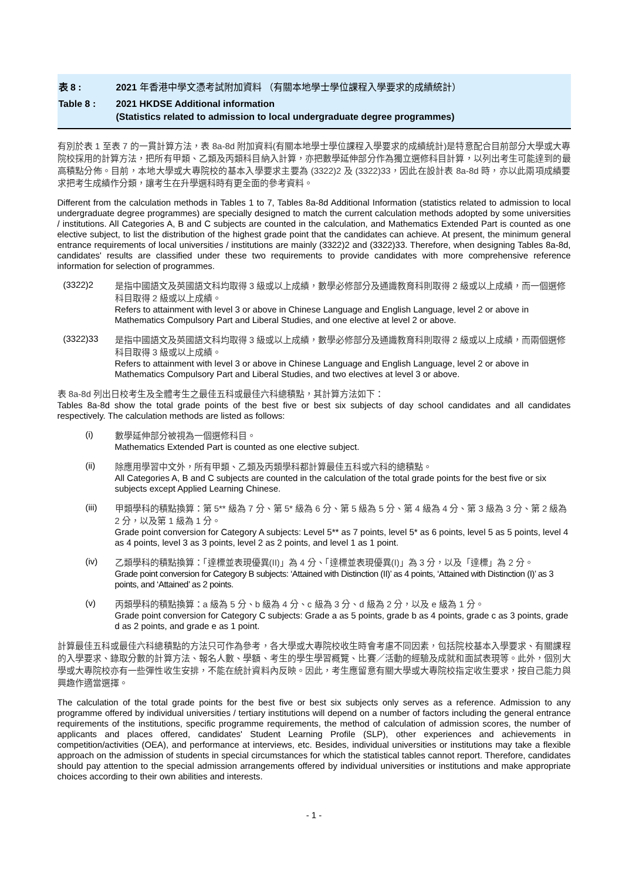表 8 : 2021 年香港中學文憑考試附加資料 （有關本地學士學位課程入學要求的成績統計）
Table 8 : 2021 HKDSE Additional information
(Statistics related to admission to local undergraduate degree programmes)
有別於表 1 至表 7 的一貫計算方法，表 8a-8d 附加資料(有關本地學士學位課程入學要求的成績統計)是特意配合目前部分大學或大專院校採用的計算方法，把所有甲類、乙類及丙類科目納入計算，亦把數學延伸部分作為獨立選修科目計算，以列出考生可能達到的最高積點分佈。目前，本地大學或大專院校的基本入學要求主要為 (3322)2 及 (3322)33，因此在設計表 8a-8d 時，亦以此兩項成績要求把考生成績作分類，讓考生在升學選科時有更全面的參考資料。
Different from the calculation methods in Tables 1 to 7, Tables 8a-8d Additional Information (statistics related to admission to local undergraduate degree programmes) are specially designed to match the current calculation methods adopted by some universities / institutions. All Categories A, B and C subjects are counted in the calculation, and Mathematics Extended Part is counted as one elective subject, to list the distribution of the highest grade point that the candidates can achieve. At present, the minimum general entrance requirements of local universities / institutions are mainly (3322)2 and (3322)33. Therefore, when designing Tables 8a-8d, candidates' results are classified under these two requirements to provide candidates with more comprehensive reference information for selection of programmes.
(3322)2
是指中國語文及英國語文科均取得 3 級或以上成績，數學必修部分及通識教育科則取得 2 級或以上成績，而一個選修科目取得 2 級或以上成績。
Refers to attainment with level 3 or above in Chinese Language and English Language, level 2 or above in Mathematics Compulsory Part and Liberal Studies, and one elective at level 2 or above.
(3322)33
是指中國語文及英國語文科均取得 3 級或以上成績，數學必修部分及通識教育科則取得 2 級或以上成績，而兩個選修科目取得 3 級或以上成績。
Refers to attainment with level 3 or above in Chinese Language and English Language, level 2 or above in Mathematics Compulsory Part and Liberal Studies, and two electives at level 3 or above.
表 8a-8d 列出日校考生及全體考生之最佳五科或最佳六科總積點，其計算方法如下：
Tables 8a-8d show the total grade points of the best five or best six subjects of day school candidates and all candidates respectively. The calculation methods are listed as follows:
(i)
數學延伸部分被視為一個選修科目。
Mathematics Extended Part is counted as one elective subject.
(ii)
除應用學習中文外，所有甲類、乙類及丙類學科都計算最佳五科或六科的總積點。
All Categories A, B and C subjects are counted in the calculation of the total grade points for the best five or six subjects except Applied Learning Chinese.
(iii)
甲類學科的積點換算：第 5** 級為 7 分、第 5* 級為 6 分、第 5 級為 5 分、第 4 級為 4 分、第 3 級為 3 分、第 2 級為 2 分，以及第 1 級為 1 分。
Grade point conversion for Category A subjects: Level 5** as 7 points, level 5* as 6 points, level 5 as 5 points, level 4 as 4 points, level 3 as 3 points, level 2 as 2 points, and level 1 as 1 point.
(iv)
乙類學科的積點換算：「達標並表現優異(II)」為 4 分、「達標並表現優異(I)」為 3 分，以及「達標」為 2 分。
Grade point conversion for Category B subjects: ‘Attained with Distinction (II)’ as 4 points, ‘Attained with Distinction (I)’ as 3 points, and ‘Attained’ as 2 points.
(v)
丙類學科的積點換算：a 級為 5 分、b 級為 4 分、c 級為 3 分、d 級為 2 分，以及 e 級為 1 分。
Grade point conversion for Category C subjects: Grade a as 5 points, grade b as 4 points, grade c as 3 points, grade d as 2 points, and grade e as 1 point.
計算最佳五科或最佳六科總積點的方法只可作為參考，各大學或大專院校收生時會考慮不同因素，包括院校基本入學要求、有關課程的入學要求、錄取分數的計算方法、報名人數、學額、考生的學生學習概覽、比賽／活動的經驗及成就和面試表現等。此外，個別大學或大專院校亦有一些彈性收生安排，不能在統計資料內反映。因此，考生應留意有關大學或大專院校指定收生要求，按自己能力與興趣作適當選擇。
The calculation of the total grade points for the best five or best six subjects only serves as a reference. Admission to any programme offered by individual universities / tertiary institutions will depend on a number of factors including the general entrance requirements of the institutions, specific programme requirements, the method of calculation of admission scores, the number of applicants and places offered, candidates' Student Learning Profile (SLP), other experiences and achievements in competition/activities (OEA), and performance at interviews, etc. Besides, individual universities or institutions may take a flexible approach on the admission of students in special circumstances for which the statistical tables cannot report. Therefore, candidates should pay attention to the special admission arrangements offered by individual universities or institutions and make appropriate choices according to their own abilities and interests.
- 1 -